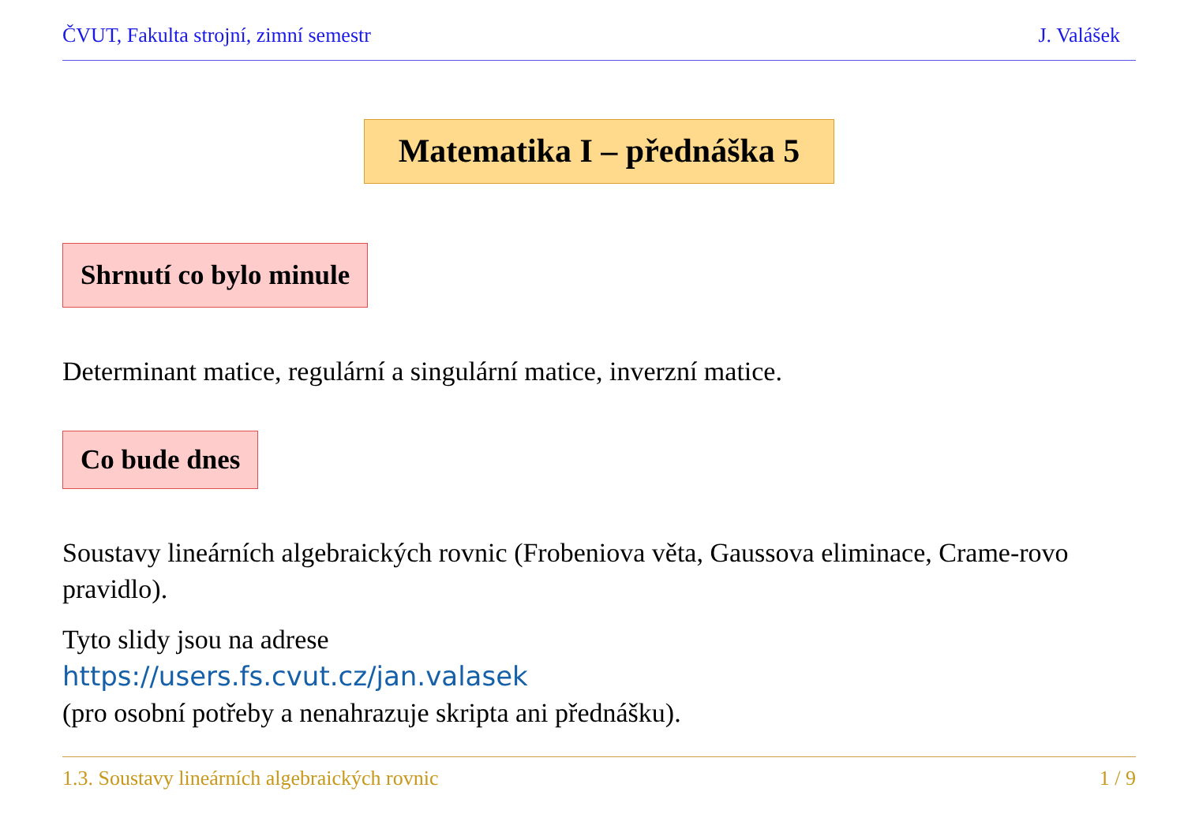ČVUT, Fakulta strojní, zimní semestr J. Valášek
Matematika I – přednáška 5
Shrnutí co bylo minule
Determinant matice, regulární a singulární matice, inverzní matice.
Co bude dnes
Soustavy lineárních algebraických rovnic (Frobeniova věta, Gaussova eliminace, Crame-rovo pravidlo).
Tyto slidy jsou na adrese
https://users.fs.cvut.cz/jan.valasek
(pro osobní potřeby a nenahrazuje skripta ani přednášku).
1.3. Soustavy lineárních algebraických rovnic 1 / 9